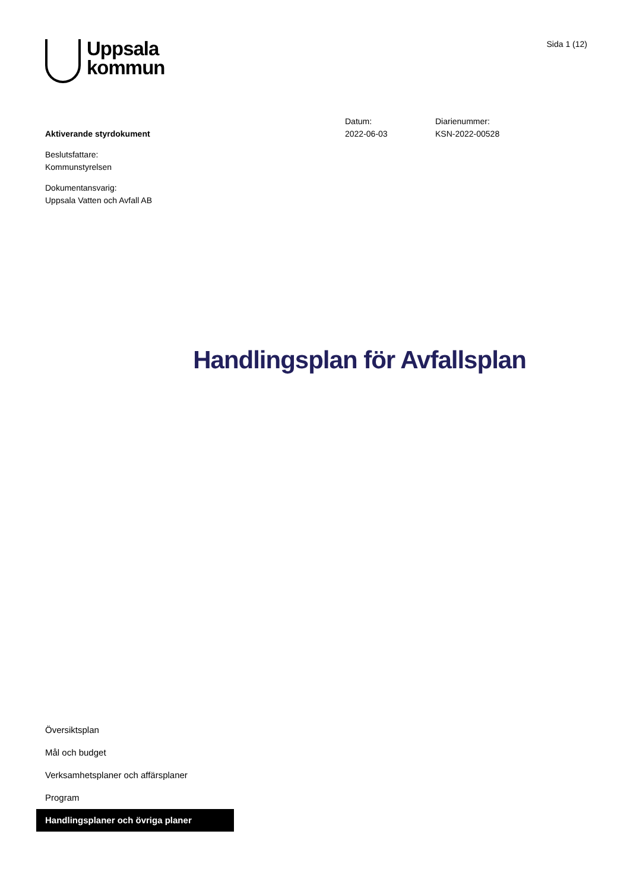Uppsala
kommun
Sida 1 (12)
Aktiverande styrdokument
Beslutsfattare:
Kommunstyrelsen
Dokumentansvarig:
Uppsala Vatten och Avfall AB
Datum:
2022-06-03
Diarienummer:
KSN-2022-00528
Handlingsplan för Avfallsplan
Översiktsplan
Mål och budget
Verksamhetsplaner och affärsplaner
Program
Handlingsplaner och övriga planer